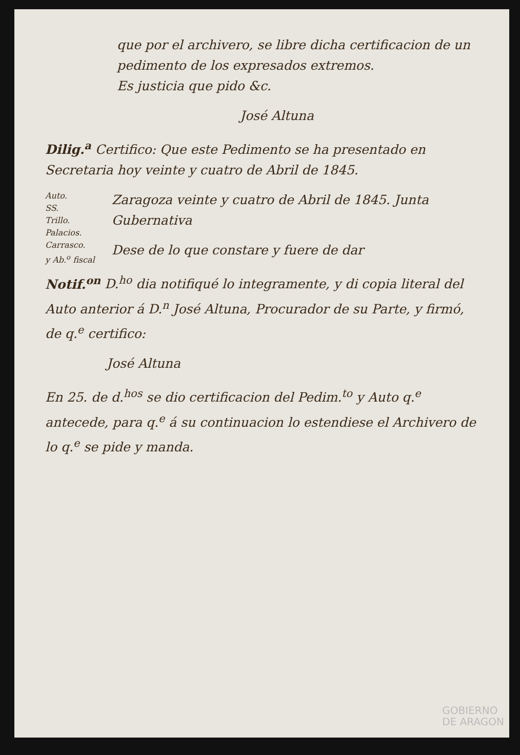que por el archivero, se libre dicha certificacion de un pedimento de los expresados extremos.
Es justicia que pido &c.
José Altuna
Dilig.<sup>a</sup> Certifico: Que este Pedimento se ha presentado en Secretaria hoy veinte y cuatro de Abril de 1845.
Auto.
SS.
Trillo.
Palacios.
Carrasco.
y Ab.<sup>o</sup> fiscal
Zaragoza veinte y cuatro de Abril de 1845. Junta Gubernativa
Dese de lo que constare y fuere de dar
Notif.<sup>on</sup> D.<sup>ho</sup> dia notifiqué lo integramente, y di copia literal del Auto anterior á D.<sup>n</sup> José Altuna, Procurador de su Parte, y firmó, de q.<sup>e</sup> certifico:
José Altuna
En 25. de d.<sup>hos</sup> se dio certificacion del Pedim.<sup>to</sup> y Auto q.<sup>e</sup> antecede, para q.<sup>e</sup> á su continuacion lo estendiese el Archivero de lo q.<sup>e</sup> se pide y manda.
GOBIERNO
DE ARAGON